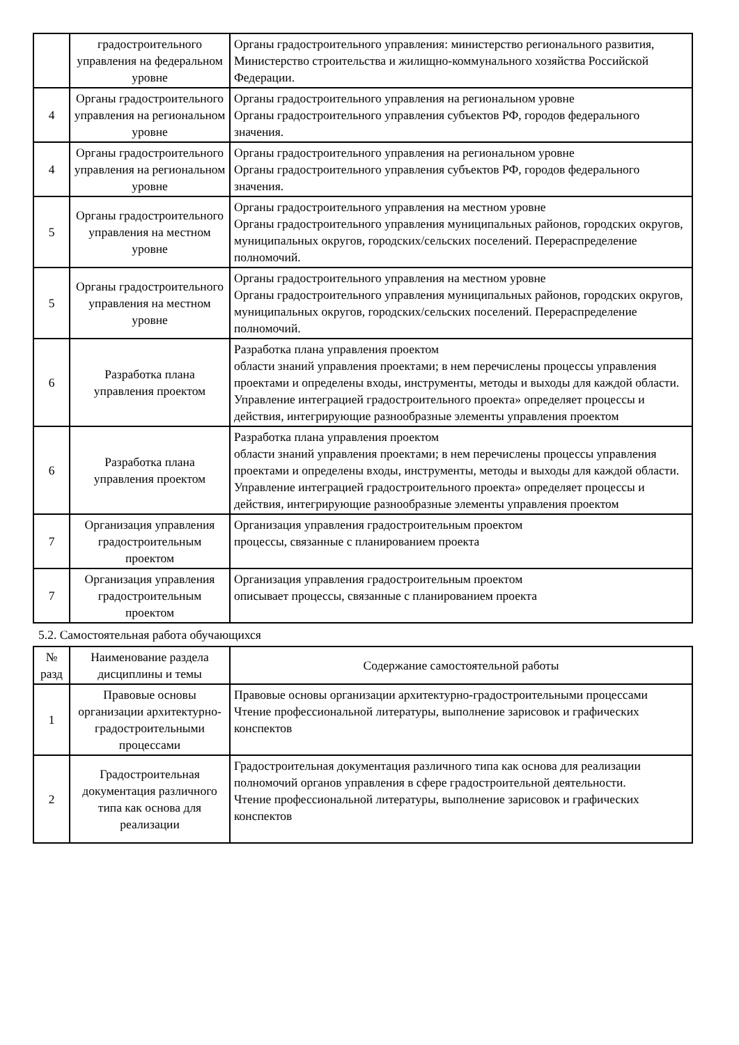| | градостроительного управления на федеральном уровне | Органы градостроительного управления: министерство регионального развития, Министерство строительства и жилищно-коммунального хозяйства Российской Федерации. |
| 4 | Органы градостроительного управления на региональном уровне | Органы градостроительного управления на региональном уровне Органы градостроительного управления субъектов РФ, городов федерального значения. |
| 4 | Органы градостроительного управления на региональном уровне | Органы градостроительного управления на региональном уровне Органы градостроительного управления субъектов РФ, городов федерального значения. |
| 5 | Органы градостроительного управления на местном уровне | Органы градостроительного управления на местном уровне Органы градостроительного управления муниципальных районов, городских округов, муниципальных округов, городских/сельских поселений. Перераспределение полномочий. |
| 5 | Органы градостроительного управления на местном уровне | Органы градостроительного управления на местном уровне Органы градостроительного управления муниципальных районов, городских округов, муниципальных округов, городских/сельских поселений. Перераспределение полномочий. |
| 6 | Разработка плана управления проектом | Разработка плана управления проектом области знаний управления проектами; в нем перечислены процессы управления проектами и определены входы, инструменты, методы и выходы для каждой области. Управление интеграцией градостроительного проекта» определяет процессы и действия, интегрирующие разнообразные элементы управления проектом |
| 6 | Разработка плана управления проектом | Разработка плана управления проектом области знаний управления проектами; в нем перечислены процессы управления проектами и определены входы, инструменты, методы и выходы для каждой области. Управление интеграцией градостроительного проекта» определяет процессы и действия, интегрирующие разнообразные элементы управления проектом |
| 7 | Организация управления градостроительным проектом | Организация управления градостроительным проектом процессы, связанные с планированием проекта |
| 7 | Организация управления градостроительным проектом | Организация управления градостроительным проектом описывает процессы, связанные с планированием проекта |
5.2. Самостоятельная работа обучающихся
| № разд | Наименование раздела дисциплины и темы | Содержание самостоятельной работы |
| --- | --- | --- |
| 1 | Правовые основы организации архитектурно-градостроительными процессами | Правовые основы организации архитектурно-градостроительными процессами Чтение профессиональной литературы, выполнение зарисовок и графических конспектов |
| 2 | Градостроительная документация различного типа как основа для реализации | Градостроительная документация различного типа как основа для реализации полномочий органов управления в сфере градостроительной деятельности. Чтение профессиональной литературы, выполнение зарисовок и графических конспектов |